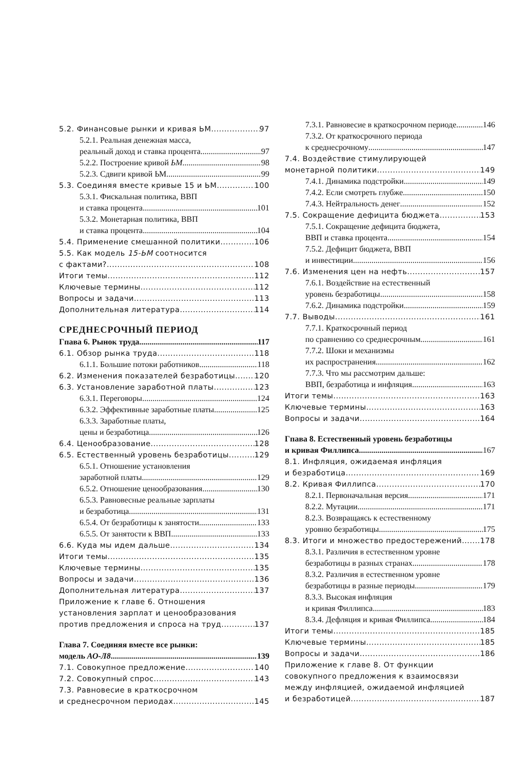5.2. Финансовые рынки и кривая ЬМ 97
5.2.1. Реальная денежная масса,
реальный доход и ставка процента 97
5.2.2. Построение кривой ЬМ 98
5.2.3. Сдвиги кривой ЬМ 99
5.3. Соединяя вместе кривые 15 и ЬМ 100
5.3.1. Фискальная политика, ВВП
и ставка процента 101
5.3.2. Монетарная политика, ВВП
и ставка процента 104
5.4. Применение смешанной политики 106
5.5. Как модель 15-ЬМ соотносится
с фактами? 108
Итоги темы 112
Ключевые термины 112
Вопросы и задачи 113
Дополнительная литература 114
СРЕДНЕСРОЧНЫЙ ПЕРИОД
Гпава 6. Рынок труда 117
6.1. Обзор рынка труда 118
6.1.1. Большие потоки работников 118
6.2. Изменения показателей безработицы 120
6.3. Установление заработной платы 123
6.3.1. Переговоры 124
6.3.2. Эффективные заработные платы 125
6.3.3. Заработные платы,
цены и безработица 126
6.4. Ценообразование 128
6.5. Естественный уровень безработицы 129
6.5.1. Отношение установления
заработной платы 129
6.5.2. Отношение ценообразования 130
6.5.3. Равновесные реальные зарплаты
и безработица 131
6.5.4. От безработицы к занятости 133
6.5.5. От занятости к ВВП 133
6.6. Куда мы идем дальше 134
Итоги темы 135
Ключевые термины 135
Вопросы и задачи 136
Дополнительная литература 137
Приложение к главе 6. Отношения
установления зарплат и ценообразования
против предложения и спроса на труд 137
Глава 7. Соединяя вместе все рынки:
модель АО-Л8 139
7.1. Совокупное предложение 140
7.2. Совокупный спрос 143
7.3. Равновесие в краткосрочном
и среднесрочном периодах 145
7.3.1. Равновесие в краткосрочном периоде 146
7.3.2. От краткосрочного периода
к среднесрочному 147
7.4. Воздействие стимулирующей
монетарной политики 149
7.4.1. Динамика подстройки 149
7.4.2. Если смотреть глубже 150
7.4.3. Нейтральность денег 152
7.5. Сокращение дефицита бюджета 153
7.5.1. Сокращение дефицита бюджета,
ВВП и ставка процента 154
7.5.2. Дефицит бюджета, ВВП
и инвестиции 156
7.6. Изменения цен на нефть 157
7.6.1. Воздействие на естественный
уровень безработицы 158
7.6.2. Динамика подстройки 159
7.7. Выводы 161
7.7.1. Краткосрочный период
по сравнению со среднесрочным 161
7.7.2. Шоки и механизмы
их распространения 162
7.7.3. Что мы рассмотрим дальше:
ВВП, безработица и инфляция 163
Итоги темы 163
Ключевые термины 163
Вопросы и задачи 164
Гпава 8. Естественный уровень безработицы
и кривая Филлипса 167
8.1. Инфляция, ожидаемая инфляция
и безработица 169
8.2. Кривая Филлипса 170
8.2.1. Первоначальная версия 171
8.2.2. Мутации 171
8.2.3. Возвращаясь к естественному
уровню безработицы 175
8.3. Итоги и множество предостережений 178
8.3.1. Различия в естественном уровне
безработицы в разных странах 178
8.3.2. Различия в естественном уровне
безработицы в разные периоды 179
8.3.3. Высокая инфляция
и кривая Филлипса 183
8.3.4. Дефляция и кривая Филлипса 184
Итоги темы 185
Ключевые термины 185
Вопросы и задачи 186
Приложение к главе 8. От функции
совокупного предложения к взаимосвязи
между инфляцией, ожидаемой инфляцией
и безработицей 187